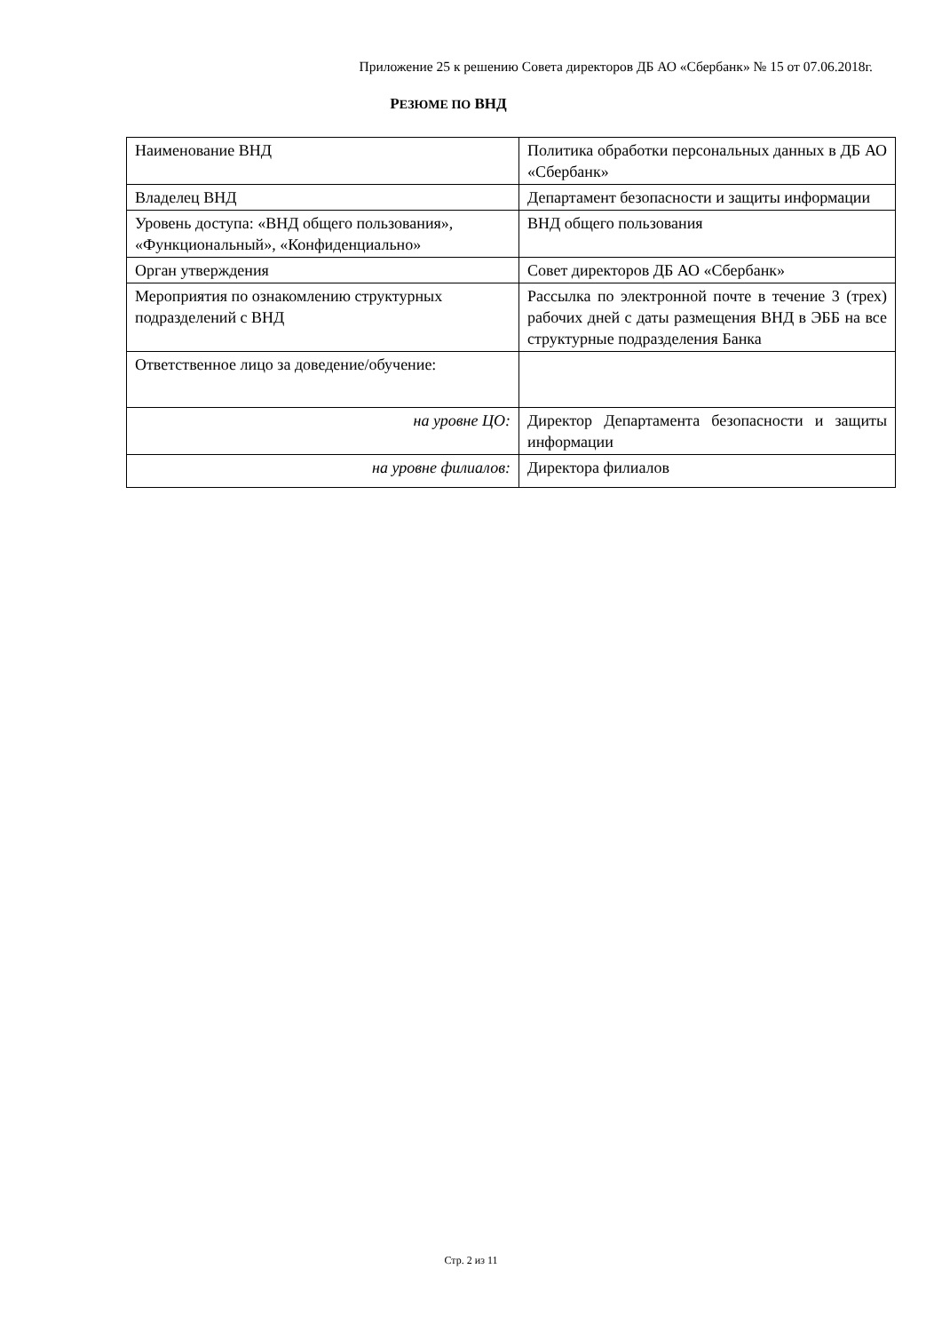Приложение 25 к решению Совета директоров ДБ АО «Сбербанк» № 15 от 07.06.2018г.
РЕЗЮМЕ ПО ВНД
| Наименование ВНД | Политика обработки персональных данных в ДБ АО «Сбербанк» |
| Владелец ВНД | Департамент безопасности и защиты информации |
| Уровень доступа: «ВНД общего пользования», «Функциональный», «Конфиденциально» | ВНД общего пользования |
| Орган утверждения | Совет директоров ДБ АО «Сбербанк» |
| Мероприятия по ознакомлению структурных подразделений с ВНД | Рассылка по электронной почте в течение 3 (трех) рабочих дней с даты размещения ВНД в ЭББ на все структурные подразделения Банка |
| Ответственное лицо за доведение/обучение: | |
| на уровне ЦО: | Директор Департамента безопасности и защиты информации |
| на уровне филиалов: | Директора филиалов |
Стр. 2 из 11